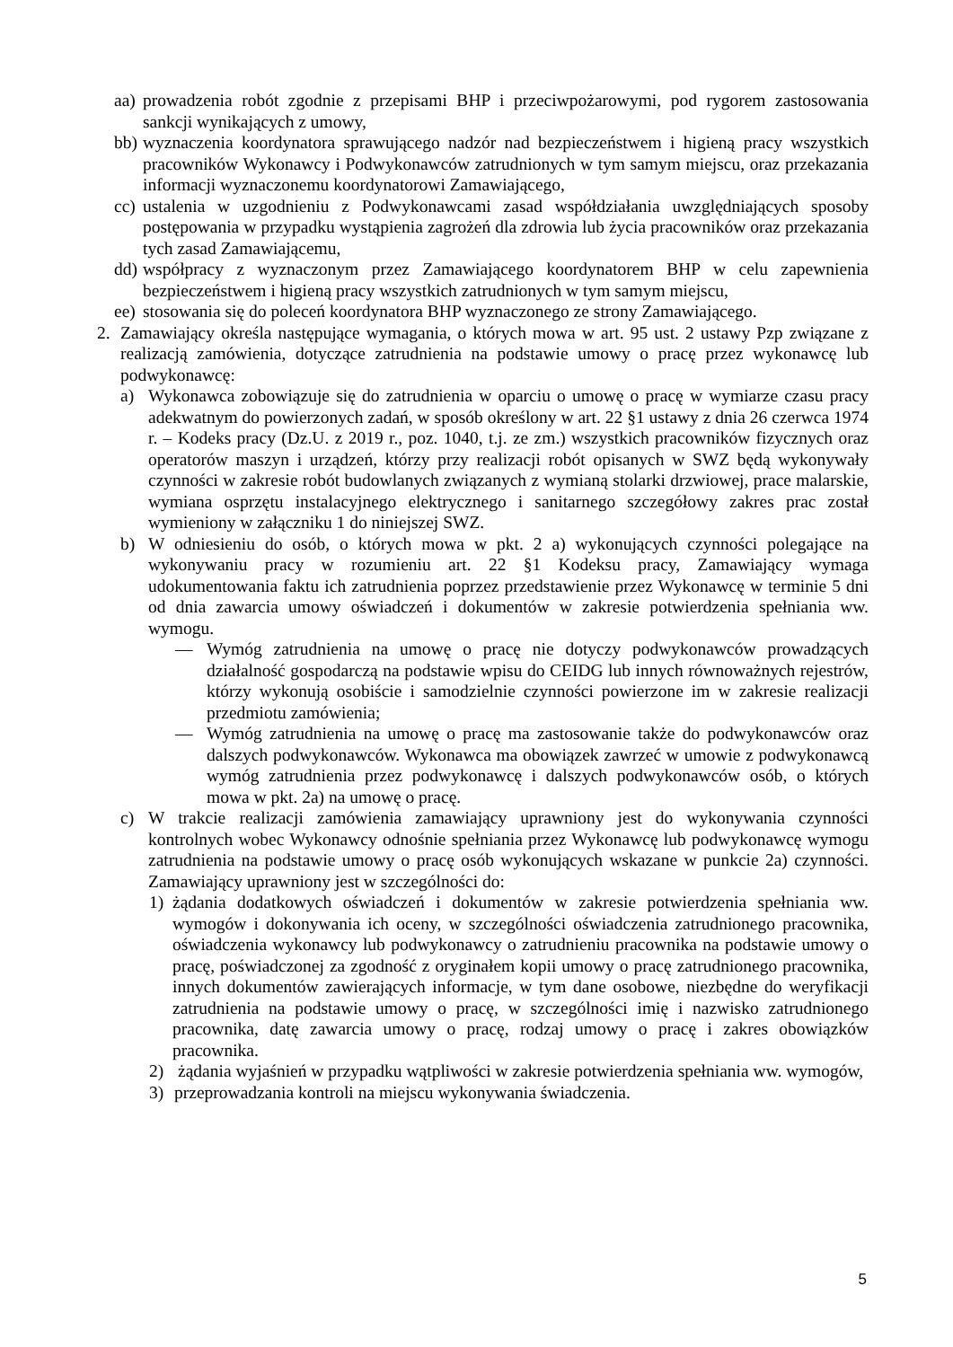aa) prowadzenia robót zgodnie z przepisami BHP i przeciwpożarowymi, pod rygorem zastosowania sankcji wynikających z umowy,
bb) wyznaczenia koordynatora sprawującego nadzór nad bezpieczeństwem i higieną pracy wszystkich pracowników Wykonawcy i Podwykonawców zatrudnionych w tym samym miejscu, oraz przekazania informacji wyznaczonemu koordynatorowi Zamawiającego,
cc) ustalenia w uzgodnieniu z Podwykonawcami zasad współdziałania uwzględniających sposoby postępowania w przypadku wystąpienia zagrożeń dla zdrowia lub życia pracowników oraz przekazania tych zasad Zamawiającemu,
dd) współpracy z wyznaczonym przez Zamawiającego koordynatorem BHP w celu zapewnienia bezpieczeństwem i higieną pracy wszystkich zatrudnionych w tym samym miejscu,
ee) stosowania się do poleceń koordynatora BHP wyznaczonego ze strony Zamawiającego.
2. Zamawiający określa następujące wymagania, o których mowa w art. 95 ust. 2 ustawy Pzp związane z realizacją zamówienia, dotyczące zatrudnienia na podstawie umowy o pracę przez wykonawcę lub podwykonawcę:
a) Wykonawca zobowiązuje się do zatrudnienia w oparciu o umowę o pracę w wymiarze czasu pracy adekwatnym do powierzonych zadań, w sposób określony w art. 22 §1 ustawy z dnia 26 czerwca 1974 r. – Kodeks pracy (Dz.U. z 2019 r., poz. 1040, t.j. ze zm.) wszystkich pracowników fizycznych oraz operatorów maszyn i urządzeń, którzy przy realizacji robót opisanych w SWZ będą wykonywały czynności w zakresie robót budowlanych związanych z wymianą stolarki drzwiowej, prace malarskie, wymiana osprzętu instalacyjnego elektrycznego i sanitarnego szczegółowy zakres prac został wymieniony w załączniku 1 do niniejszej SWZ.
b) W odniesieniu do osób, o których mowa w pkt. 2 a) wykonujących czynności polegające na wykonywaniu pracy w rozumieniu art. 22 §1 Kodeksu pracy, Zamawiający wymaga udokumentowania faktu ich zatrudnienia poprzez przedstawienie przez Wykonawcę w terminie 5 dni od dnia zawarcia umowy oświadczeń i dokumentów w zakresie potwierdzenia spełniania ww. wymogu.
— Wymóg zatrudnienia na umowę o pracę nie dotyczy podwykonawców prowadzących działalność gospodarczą na podstawie wpisu do CEIDG lub innych równoważnych rejestrów, którzy wykonują osobiście i samodzielnie czynności powierzone im w zakresie realizacji przedmiotu zamówienia;
— Wymóg zatrudnienia na umowę o pracę ma zastosowanie także do podwykonawców oraz dalszych podwykonawców. Wykonawca ma obowiązek zawrzeć w umowie z podwykonawcą wymóg zatrudnienia przez podwykonawcę i dalszych podwykonawców osób, o których mowa w pkt. 2a) na umowę o pracę.
c) W trakcie realizacji zamówienia zamawiający uprawniony jest do wykonywania czynności kontrolnych wobec Wykonawcy odnośnie spełniania przez Wykonawcę lub podwykonawcę wymogu zatrudnienia na podstawie umowy o pracę osób wykonujących wskazane w punkcie 2a) czynności. Zamawiający uprawniony jest w szczególności do:
1) żądania dodatkowych oświadczeń i dokumentów w zakresie potwierdzenia spełniania ww. wymogów i dokonywania ich oceny, w szczególności oświadczenia zatrudnionego pracownika, oświadczenia wykonawcy lub podwykonawcy o zatrudnieniu pracownika na podstawie umowy o pracę, poświadczonej za zgodność z oryginałem kopii umowy o pracę zatrudnionego pracownika, innych dokumentów zawierających informacje, w tym dane osobowe, niezbędne do weryfikacji zatrudnienia na podstawie umowy o pracę, w szczególności imię i nazwisko zatrudnionego pracownika, datę zawarcia umowy o pracę, rodzaj umowy o pracę i zakres obowiązków pracownika.
2) żądania wyjaśnień w przypadku wątpliwości w zakresie potwierdzenia spełniania ww. wymogów,
3) przeprowadzania kontroli na miejscu wykonywania świadczenia.
5